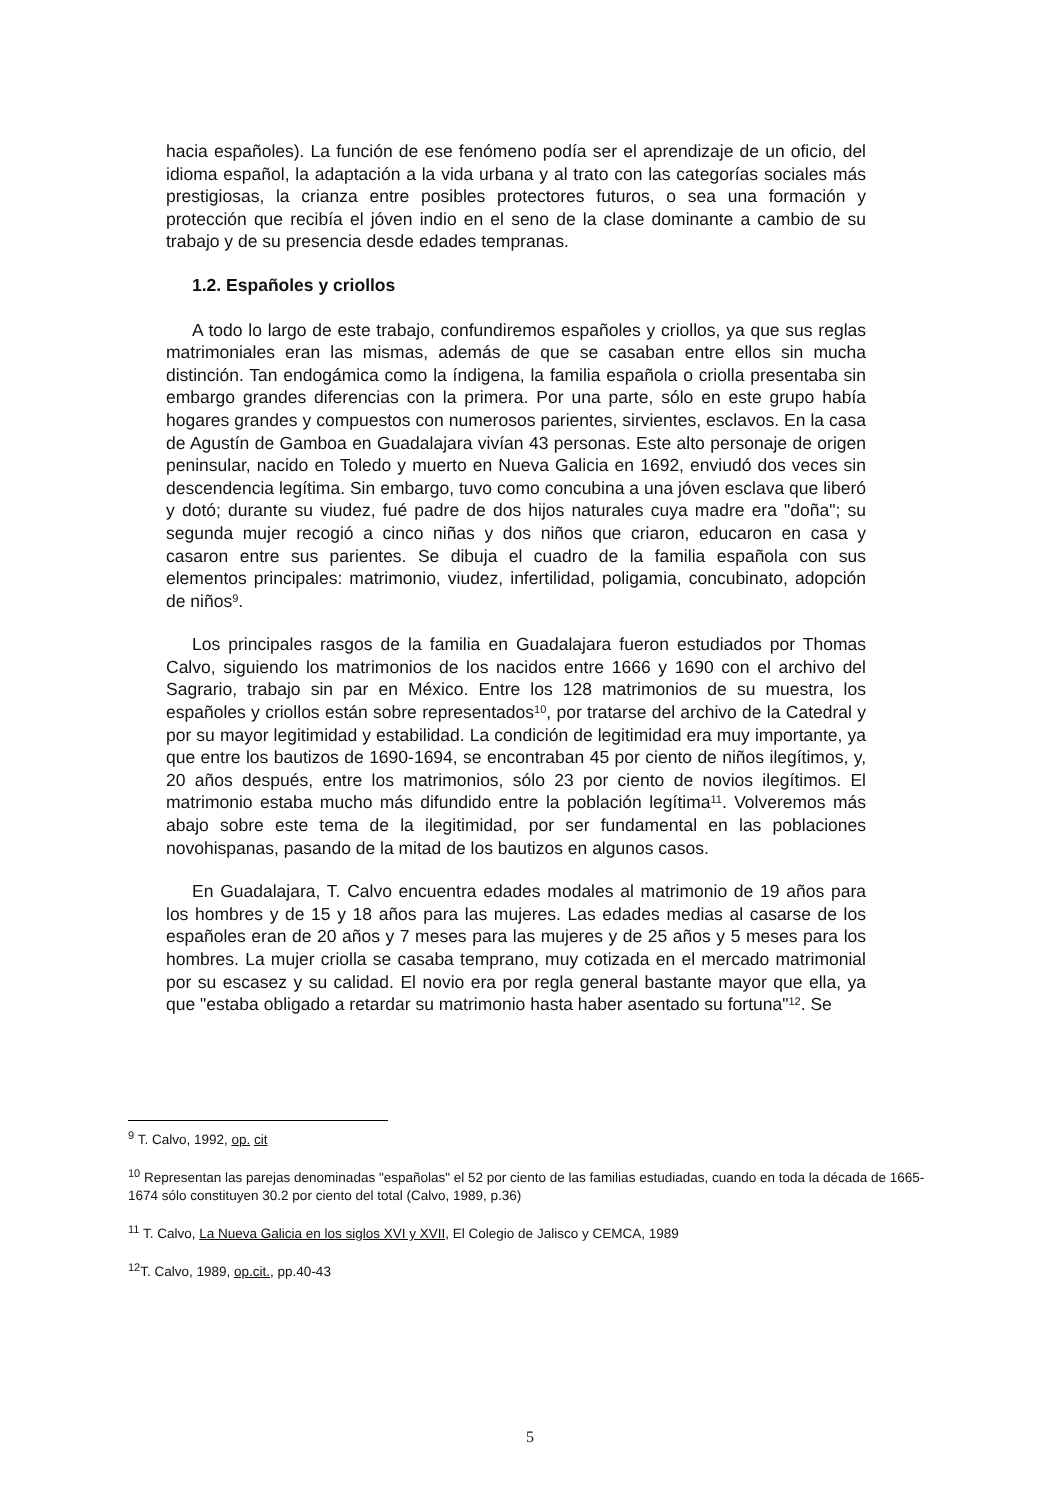hacia españoles). La función de ese fenómeno podía ser el aprendizaje de un oficio, del idioma español, la adaptación a la vida urbana y al trato con las categorías sociales más prestigiosas, la crianza entre posibles protectores futuros, o sea una formación y protección que recibía el jóven indio en el seno de la clase dominante a cambio de su trabajo y de su presencia desde edades tempranas.
1.2. Españoles y criollos
A todo lo largo de este trabajo, confundiremos españoles y criollos, ya que sus reglas matrimoniales eran las mismas, además de que se casaban entre ellos sin mucha distinción. Tan endogámica como la índigena, la familia española o criolla presentaba sin embargo grandes diferencias con la primera. Por una parte, sólo en este grupo había hogares grandes y compuestos con numerosos parientes, sirvientes, esclavos. En la casa de Agustín de Gamboa en Guadalajara vivían 43 personas. Este alto personaje de origen peninsular, nacido en Toledo y muerto en Nueva Galicia en 1692, enviudó dos veces sin descendencia legítima. Sin embargo, tuvo como concubina a una jóven esclava que liberó y dotó; durante su viudez, fué padre de dos hijos naturales cuya madre era "doña"; su segunda mujer recogió a cinco niñas y dos niños que criaron, educaron en casa y casaron entre sus parientes. Se dibuja el cuadro de la familia española con sus elementos principales: matrimonio, viudez, infertilidad, poligamia, concubinato, adopción de niños<sup>9</sup>.
Los principales rasgos de la familia en Guadalajara fueron estudiados por Thomas Calvo, siguiendo los matrimonios de los nacidos entre 1666 y 1690 con el archivo del Sagrario, trabajo sin par en México. Entre los 128 matrimonios de su muestra, los españoles y criollos están sobre representados<sup>10</sup>, por tratarse del archivo de la Catedral y por su mayor legitimidad y estabilidad. La condición de legitimidad era muy importante, ya que entre los bautizos de 1690-1694, se encontraban 45 por ciento de niños ilegítimos, y, 20 años después, entre los matrimonios, sólo 23 por ciento de novios ilegítimos. El matrimonio estaba mucho más difundido entre la población legítima<sup>11</sup>. Volveremos más abajo sobre este tema de la ilegitimidad, por ser fundamental en las poblaciones novohispanas, pasando de la mitad de los bautizos en algunos casos.
En Guadalajara, T. Calvo encuentra edades modales al matrimonio de 19 años para los hombres y de 15 y 18 años para las mujeres. Las edades medias al casarse de los españoles eran de 20 años y 7 meses para las mujeres y de 25 años y 5 meses para los hombres. La mujer criolla se casaba temprano, muy cotizada en el mercado matrimonial por su escasez y su calidad. El novio era por regla general bastante mayor que ella, ya que "estaba obligado a retardar su matrimonio hasta haber asentado su fortuna"<sup>12</sup>. Se
<sup>9</sup> T. Calvo, 1992, op. cit
<sup>10</sup> Representan las parejas denominadas "españolas" el 52 por ciento de las familias estudiadas, cuando en toda la década de 1665-1674 sólo constituyen 30.2 por ciento del total (Calvo, 1989, p.36)
<sup>11</sup> T. Calvo, La Nueva Galicia en los siglos XVI y XVII, El Colegio de Jalisco y CEMCA, 1989
<sup>12</sup> T. Calvo, 1989, op.cit., pp.40-43
5